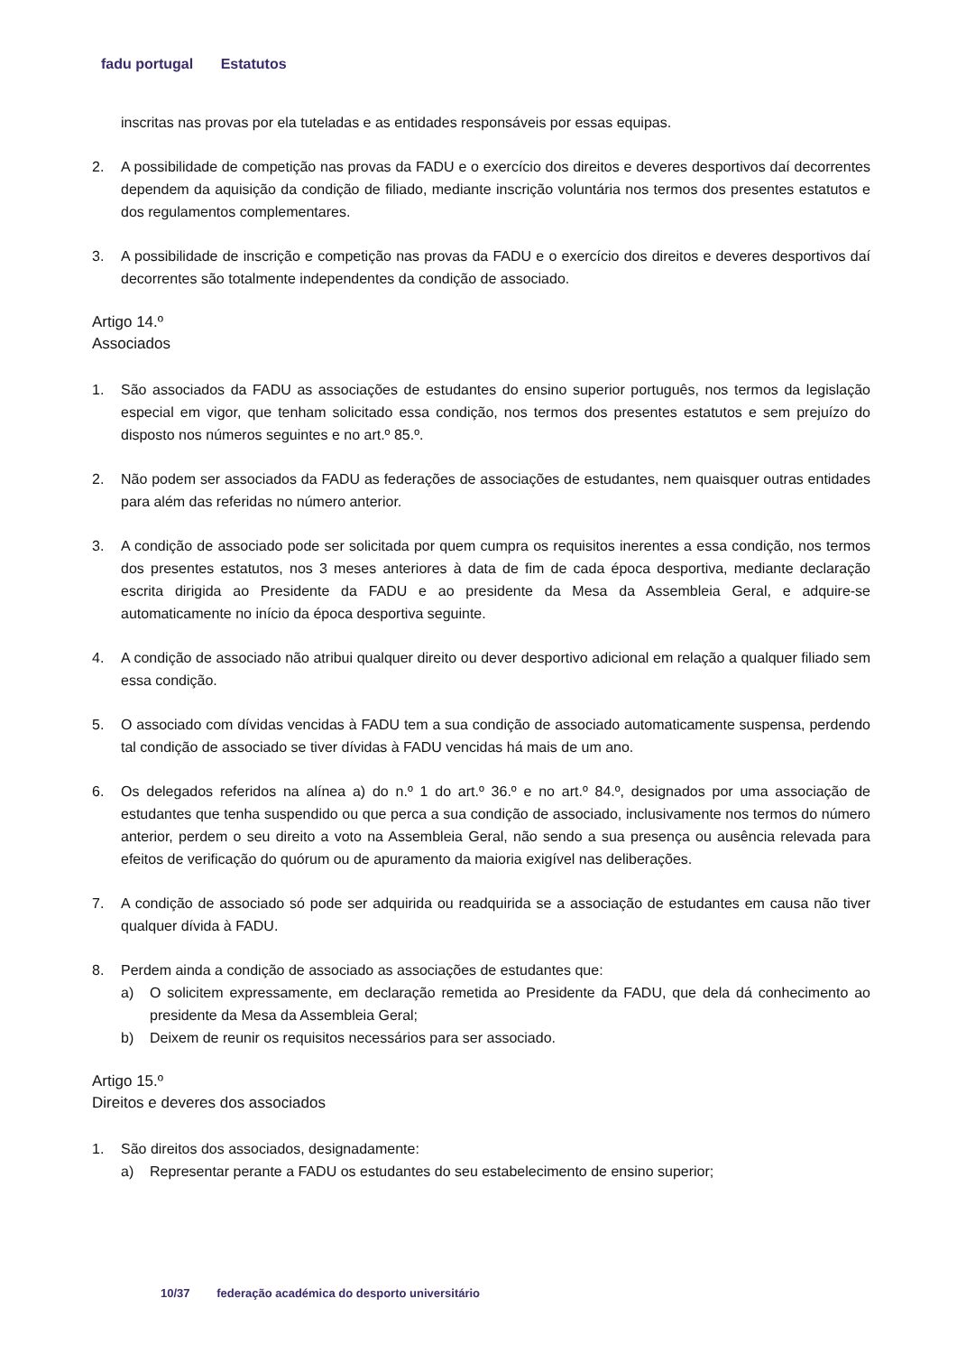fadu portugal Estatutos
inscritas nas provas por ela tuteladas e as entidades responsáveis por essas equipas.
2. A possibilidade de competição nas provas da FADU e o exercício dos direitos e deveres desportivos daí decorrentes dependem da aquisição da condição de filiado, mediante inscrição voluntária nos termos dos presentes estatutos e dos regulamentos complementares.
3. A possibilidade de inscrição e competição nas provas da FADU e o exercício dos direitos e deveres desportivos daí decorrentes são totalmente independentes da condição de associado.
Artigo 14.º
Associados
1. São associados da FADU as associações de estudantes do ensino superior português, nos termos da legislação especial em vigor, que tenham solicitado essa condição, nos termos dos presentes estatutos e sem prejuízo do disposto nos números seguintes e no art.º 85.º.
2. Não podem ser associados da FADU as federações de associações de estudantes, nem quaisquer outras entidades para além das referidas no número anterior.
3. A condição de associado pode ser solicitada por quem cumpra os requisitos inerentes a essa condição, nos termos dos presentes estatutos, nos 3 meses anteriores à data de fim de cada época desportiva, mediante declaração escrita dirigida ao Presidente da FADU e ao presidente da Mesa da Assembleia Geral, e adquire-se automaticamente no início da época desportiva seguinte.
4. A condição de associado não atribui qualquer direito ou dever desportivo adicional em relação a qualquer filiado sem essa condição.
5. O associado com dívidas vencidas à FADU tem a sua condição de associado automaticamente suspensa, perdendo tal condição de associado se tiver dívidas à FADU vencidas há mais de um ano.
6. Os delegados referidos na alínea a) do n.º 1 do art.º 36.º e no art.º 84.º, designados por uma associação de estudantes que tenha suspendido ou que perca a sua condição de associado, inclusivamente nos termos do número anterior, perdem o seu direito a voto na Assembleia Geral, não sendo a sua presença ou ausência relevada para efeitos de verificação do quórum ou de apuramento da maioria exigível nas deliberações.
7. A condição de associado só pode ser adquirida ou readquirida se a associação de estudantes em causa não tiver qualquer dívida à FADU.
8. Perdem ainda a condição de associado as associações de estudantes que:
a) O solicitem expressamente, em declaração remetida ao Presidente da FADU, que dela dá conhecimento ao presidente da Mesa da Assembleia Geral;
b) Deixem de reunir os requisitos necessários para ser associado.
Artigo 15.º
Direitos e deveres dos associados
1. São direitos dos associados, designadamente:
a) Representar perante a FADU os estudantes do seu estabelecimento de ensino superior;
10/37 federação académica do desporto universitário